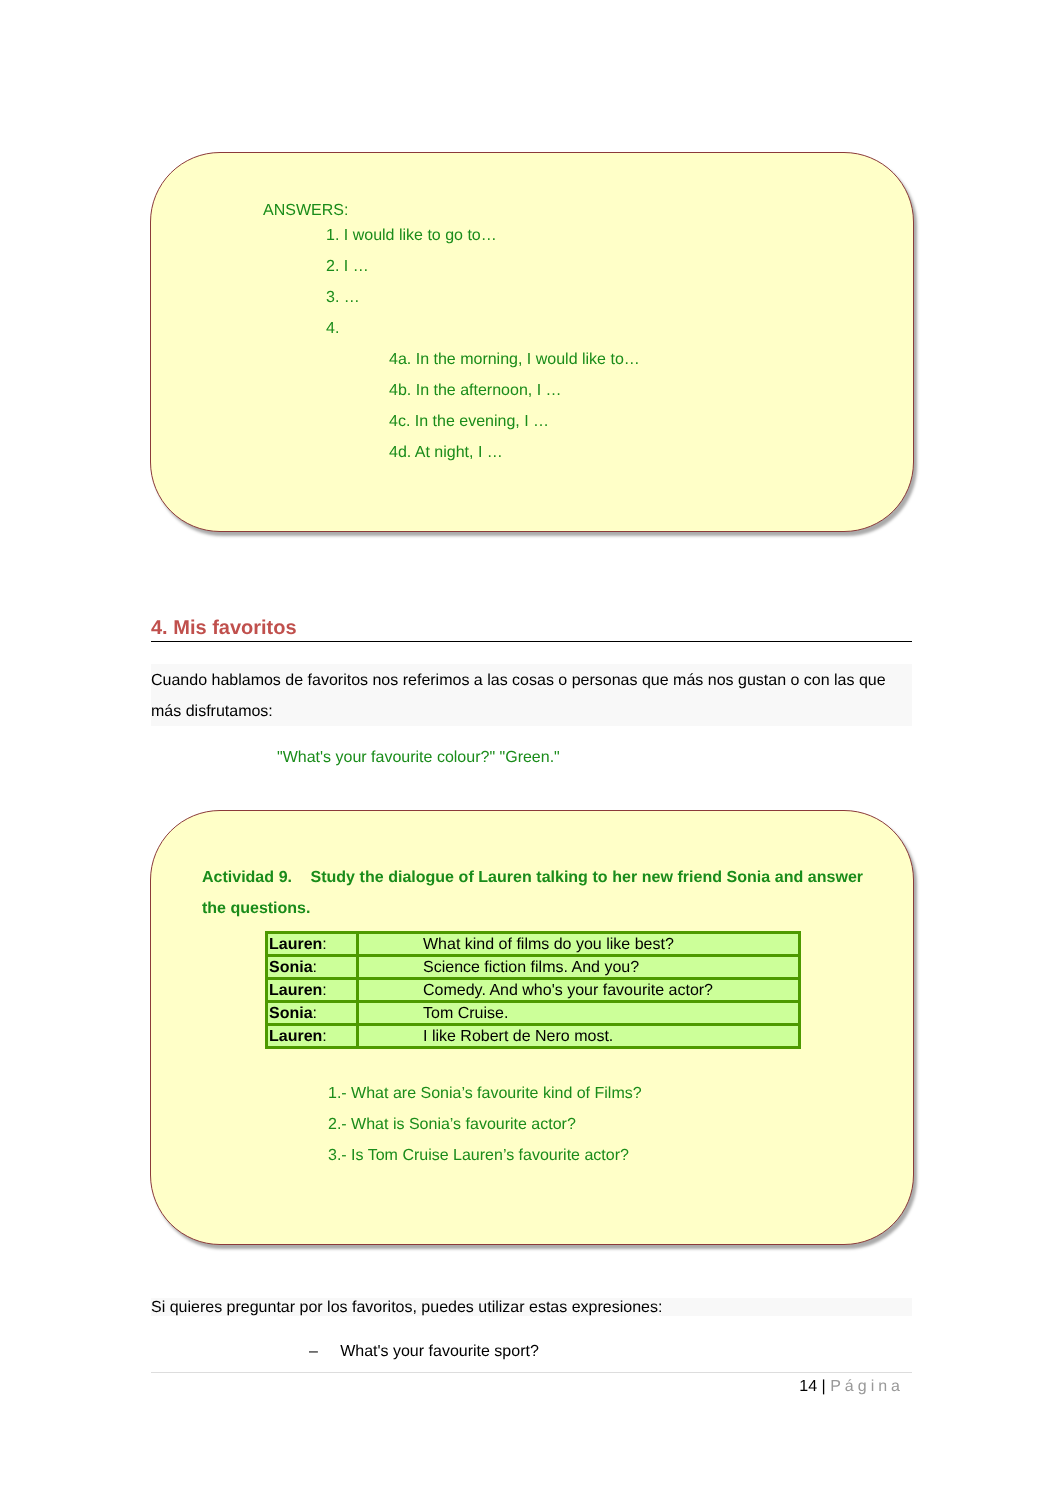ANSWERS:
1. I would like to go to…
2. I …
3. …
4.
4a. In the morning, I would like to…
4b. In the afternoon, I …
4c. In the evening, I …
4d. At night, I …
4. Mis favoritos
Cuando hablamos de favoritos nos referimos a las cosas o personas que más nos gustan o con las que más disfrutamos:
"What's your favourite colour?" "Green."
Actividad 9. Study the dialogue of Lauren talking to her new friend Sonia and answer the questions.
| Lauren : | What kind of films do you like best? |
| Sonia : | Science fiction films. And you? |
| Lauren : | Comedy. And who's your favourite actor? |
| Sonia : | Tom Cruise. |
| Lauren : | I like Robert de Nero most. |
1.- What are Sonia’s favourite kind of Films?
2.- What is Sonia’s favourite actor?
3.- Is Tom Cruise Lauren’s favourite actor?
Si quieres preguntar por los favoritos, puedes utilizar estas expresiones:
– What's your favourite sport?
14 | Página